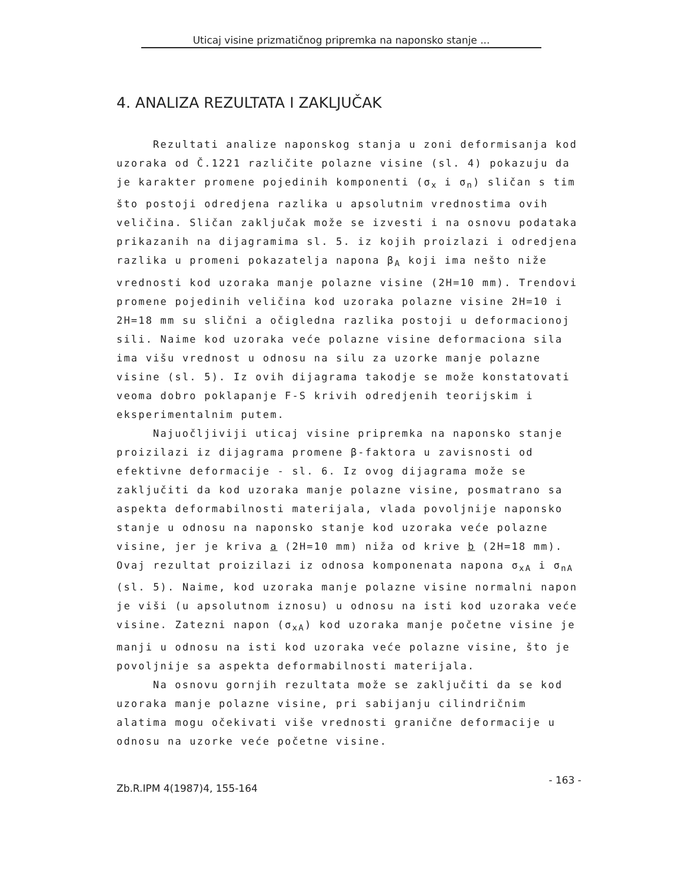Uticaj visine prizmatičnog pripremka na naponsko stanje ...
4. ANALIZA REZULTATA I ZAKLJUČAK
Rezultati analize naponskog stanja u zoni deformisanja kod uzoraka od Č.1221 različite polazne visine (sl. 4) pokazuju da je karakter promene pojedinih komponenti (σ<sub>x</sub> i σ<sub>n</sub>) sličan s tim što postoji odredjena razlika u apsolutnim vrednostima ovih veličina. Sličan zaključak može se izvesti i na osnovu podataka prikazanih na dijagramima sl. 5. iz kojih proizlazi i odredjena razlika u promeni pokazatelja napona β<sub>A</sub> koji ima nešto niže vrednosti kod uzoraka manje polazne visine (2H=10 mm). Trendovi promene pojedinih veličina kod uzoraka polazne visine 2H=10 i 2H=18 mm su slični a očigledna razlika postoji u deformacionoj sili. Naime kod uzoraka veće polazne visine deformaciona sila ima višu vrednost u odnosu na silu za uzorke manje polazne visine (sl. 5). Iz ovih dijagrama takodje se može konstatovati veoma dobro poklapanje F-S krivih odredjenih teorijskim i eksperimentalnim putem.
Najuočljiviji uticaj visine pripremka na naponsko stanje proizilazi iz dijagrama promene β-faktora u zavisnosti od efektivne deformacije - sl. 6. Iz ovog dijagrama može se zaključiti da kod uzoraka manje polazne visine, posmatrano sa aspekta deformabilnosti materijala, vlada povoljnije naponsko stanje u odnosu na naponsko stanje kod uzoraka veće polazne visine, jer je kriva a (2H=10 mm) niža od krive b (2H=18 mm). Ovaj rezultat proizilazi iz odnosa komponenata napona σ<sub>xA</sub> i σ<sub>nA</sub> (sl. 5). Naime, kod uzoraka manje polazne visine normalni napon je viši (u apsolutnom iznosu) u odnosu na isti kod uzoraka veće visine. Zatezni napon (σ<sub>xA</sub>) kod uzoraka manje početne visine je manji u odnosu na isti kod uzoraka veće polazne visine, što je povoljnije sa aspekta deformabilnosti materijala.
Na osnovu gornjih rezultata može se zaključiti da se kod uzoraka manje polazne visine, pri sabijanju cilindričnim alatima mogu očekivati više vrednosti granične deformacije u odnosu na uzorke veće početne visine.
Zb.R.IPM 4(1987)4, 155-164 - 163 -